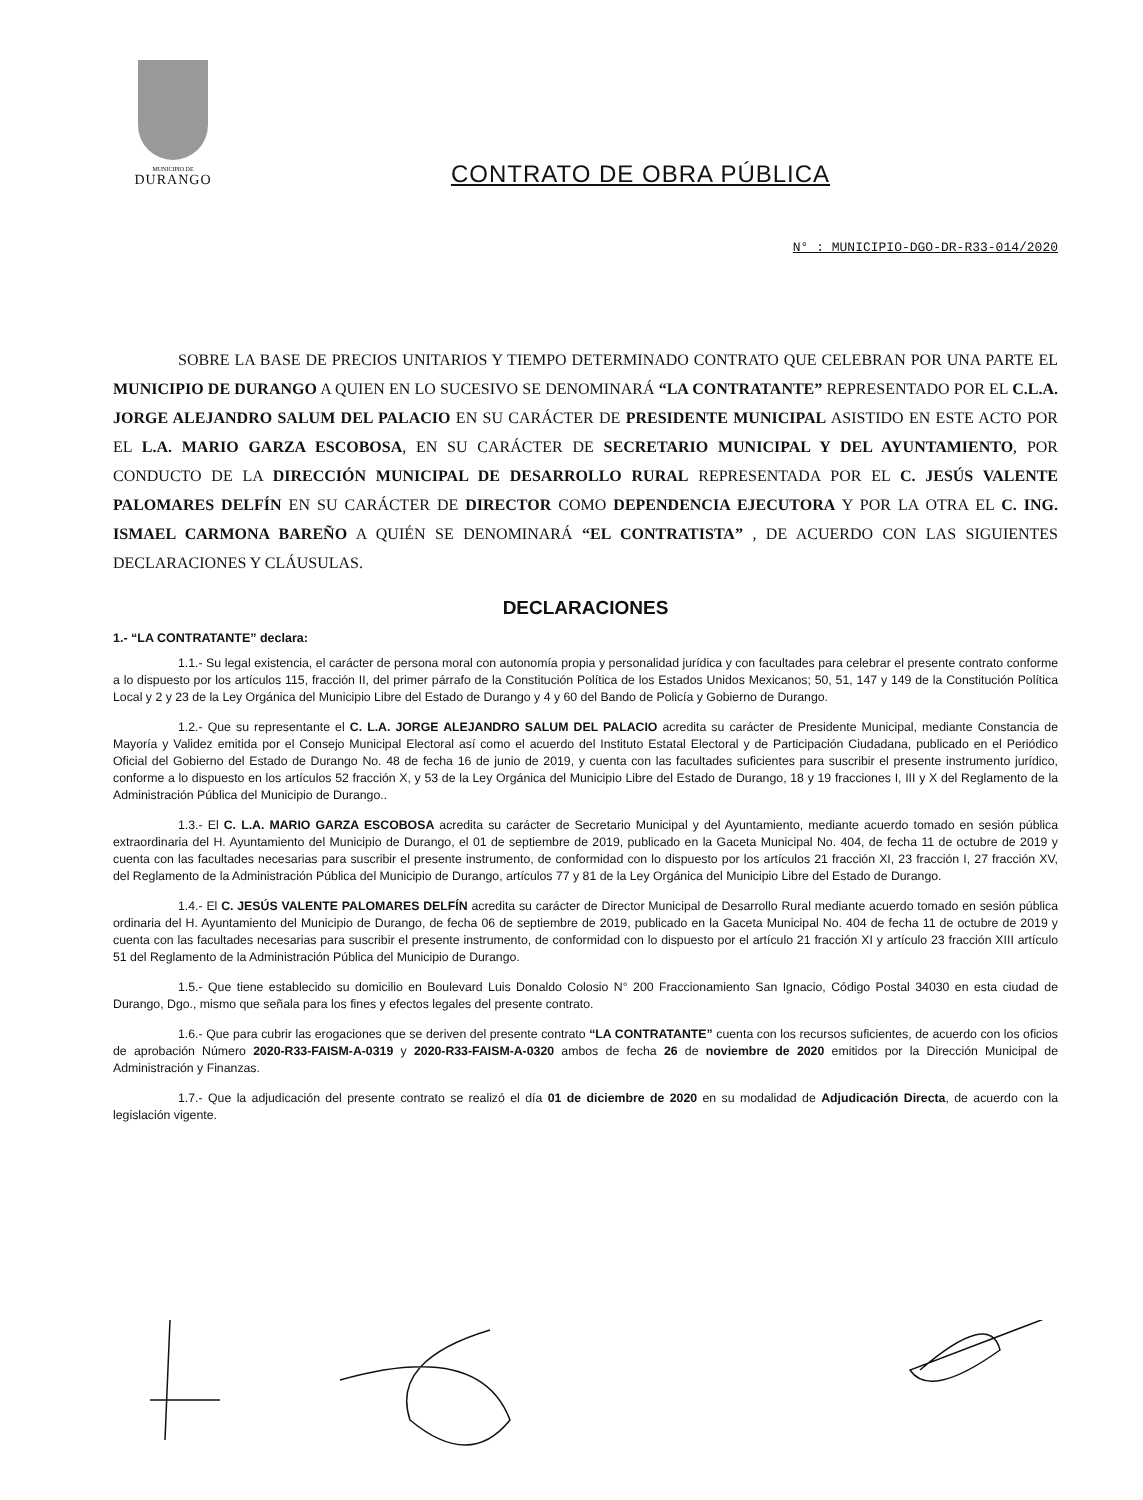MUNICIPIO DE
DURANGO
CONTRATO DE OBRA PÚBLICA
N° : MUNICIPIO-DGO-DR-R33-014/2020
SOBRE LA BASE DE PRECIOS UNITARIOS Y TIEMPO DETERMINADO CONTRATO QUE CELEBRAN POR UNA PARTE EL MUNICIPIO DE DURANGO A QUIEN EN LO SUCESIVO SE DENOMINARÁ “LA CONTRATANTE” REPRESENTADO POR EL C.L.A. JORGE ALEJANDRO SALUM DEL PALACIO EN SU CARÁCTER DE PRESIDENTE MUNICIPAL ASISTIDO EN ESTE ACTO POR EL L.A. MARIO GARZA ESCOBOSA, EN SU CARÁCTER DE SECRETARIO MUNICIPAL Y DEL AYUNTAMIENTO, POR CONDUCTO DE LA DIRECCIÓN MUNICIPAL DE DESARROLLO RURAL REPRESENTADA POR EL C. JESÚS VALENTE PALOMARES DELFÍN EN SU CARÁCTER DE DIRECTOR COMO DEPENDENCIA EJECUTORA Y POR LA OTRA EL C. ING. ISMAEL CARMONA BAREÑO A QUIÉN SE DENOMINARÁ “EL CONTRATISTA” , DE ACUERDO CON LAS SIGUIENTES DECLARACIONES Y CLÁUSULAS.
DECLARACIONES
1.- “LA CONTRATANTE” declara:
1.1.- Su legal existencia, el carácter de persona moral con autonomía propia y personalidad jurídica y con facultades para celebrar el presente contrato conforme a lo dispuesto por los artículos 115, fracción II, del primer párrafo de la Constitución Política de los Estados Unidos Mexicanos; 50, 51, 147 y 149 de la Constitución Política Local y 2 y 23 de la Ley Orgánica del Municipio Libre del Estado de Durango y 4 y 60 del Bando de Policía y Gobierno de Durango.
1.2.- Que su representante el C. L.A. JORGE ALEJANDRO SALUM DEL PALACIO acredita su carácter de Presidente Municipal, mediante Constancia de Mayoría y Validez emitida por el Consejo Municipal Electoral así como el acuerdo del Instituto Estatal Electoral y de Participación Ciudadana, publicado en el Periódico Oficial del Gobierno del Estado de Durango No. 48 de fecha 16 de junio de 2019, y cuenta con las facultades suficientes para suscribir el presente instrumento jurídico, conforme a lo dispuesto en los artículos 52 fracción X, y 53 de la Ley Orgánica del Municipio Libre del Estado de Durango, 18 y 19 fracciones I, III y X del Reglamento de la Administración Pública del Municipio de Durango..
1.3.- El C. L.A. MARIO GARZA ESCOBOSA acredita su carácter de Secretario Municipal y del Ayuntamiento, mediante acuerdo tomado en sesión pública extraordinaria del H. Ayuntamiento del Municipio de Durango, el 01 de septiembre de 2019, publicado en la Gaceta Municipal No. 404, de fecha 11 de octubre de 2019 y cuenta con las facultades necesarias para suscribir el presente instrumento, de conformidad con lo dispuesto por los artículos 21 fracción XI, 23 fracción I, 27 fracción XV, del Reglamento de la Administración Pública del Municipio de Durango, artículos 77 y 81 de la Ley Orgánica del Municipio Libre del Estado de Durango.
1.4.- El C. JESÚS VALENTE PALOMARES DELFÍN acredita su carácter de Director Municipal de Desarrollo Rural mediante acuerdo tomado en sesión pública ordinaria del H. Ayuntamiento del Municipio de Durango, de fecha 06 de septiembre de 2019, publicado en la Gaceta Municipal No. 404 de fecha 11 de octubre de 2019 y cuenta con las facultades necesarias para suscribir el presente instrumento, de conformidad con lo dispuesto por el artículo 21 fracción XI y artículo 23 fracción XIII artículo 51 del Reglamento de la Administración Pública del Municipio de Durango.
1.5.- Que tiene establecido su domicilio en Boulevard Luis Donaldo Colosio N° 200 Fraccionamiento San Ignacio, Código Postal 34030 en esta ciudad de Durango, Dgo., mismo que señala para los fines y efectos legales del presente contrato.
1.6.- Que para cubrir las erogaciones que se deriven del presente contrato “LA CONTRATANTE” cuenta con los recursos suficientes, de acuerdo con los oficios de aprobación Número 2020-R33-FAISM-A-0319 y 2020-R33-FAISM-A-0320 ambos de fecha 26 de noviembre de 2020 emitidos por la Dirección Municipal de Administración y Finanzas.
1.7.- Que la adjudicación del presente contrato se realizó el día 01 de diciembre de 2020 en su modalidad de Adjudicación Directa, de acuerdo con la legislación vigente.